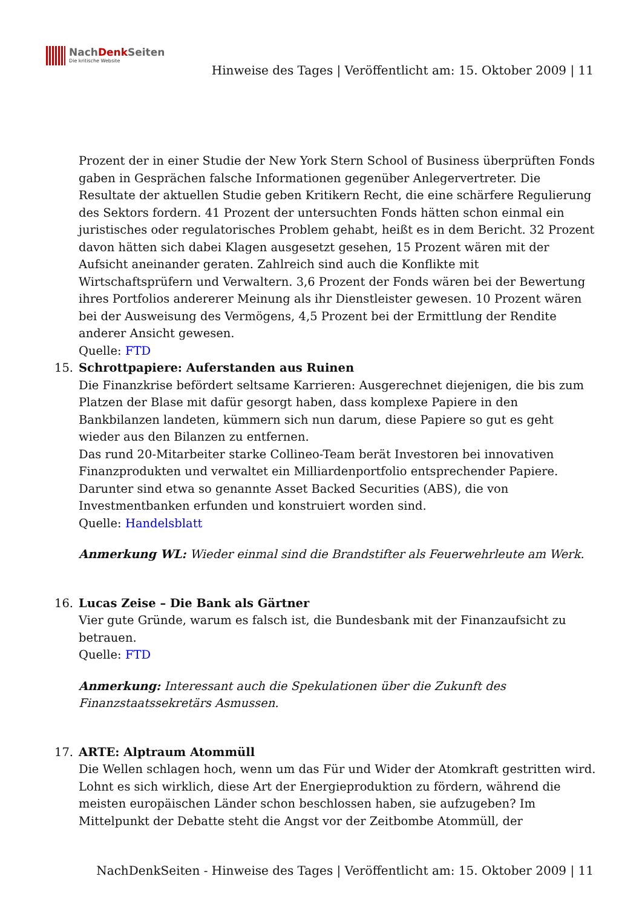NachDenk Seiten
Die kritische Website
Hinweise des Tages | Veröffentlicht am: 15. Oktober 2009 | 11
Prozent der in einer Studie der New York Stern School of Business überprüften Fonds gaben in Gesprächen falsche Informationen gegenüber Anlegervertreter. Die Resultate der aktuellen Studie geben Kritikern Recht, die eine schärfere Regulierung des Sektors fordern. 41 Prozent der untersuchten Fonds hätten schon einmal ein juristisches oder regulatorisches Problem gehabt, heißt es in dem Bericht. 32 Prozent davon hätten sich dabei Klagen ausgesetzt gesehen, 15 Prozent wären mit der Aufsicht aneinander geraten. Zahlreich sind auch die Konflikte mit Wirtschaftsprüfern und Verwaltern. 3,6 Prozent der Fonds wären bei der Bewertung ihres Portfolios andererer Meinung als ihr Dienstleister gewesen. 10 Prozent wären bei der Ausweisung des Vermögens, 4,5 Prozent bei der Ermittlung der Rendite anderer Ansicht gewesen.
Quelle: FTD
15. Schrottpapiere: Auferstanden aus Ruinen
Die Finanzkrise befördert seltsame Karrieren: Ausgerechnet diejenigen, die bis zum Platzen der Blase mit dafür gesorgt haben, dass komplexe Papiere in den Bankbilanzen landeten, kümmern sich nun darum, diese Papiere so gut es geht wieder aus den Bilanzen zu entfernen.
Das rund 20-Mitarbeiter starke Collineo-Team berät Investoren bei innovativen Finanzprodukten und verwaltet ein Milliardenportfolio entsprechender Papiere. Darunter sind etwa so genannte Asset Backed Securities (ABS), die von Investmentbanken erfunden und konstruiert worden sind.
Quelle: Handelsblatt
Anmerkung WL: Wieder einmal sind die Brandstifter als Feuerwehrleute am Werk.
16. Lucas Zeise – Die Bank als Gärtner
Vier gute Gründe, warum es falsch ist, die Bundesbank mit der Finanzaufsicht zu betrauen.
Quelle: FTD
Anmerkung: Interessant auch die Spekulationen über die Zukunft des Finanzstaatssekretärs Asmussen.
17. ARTE: Alptraum Atommüll
Die Wellen schlagen hoch, wenn um das Für und Wider der Atomkraft gestritten wird. Lohnt es sich wirklich, diese Art der Energieproduktion zu fördern, während die meisten europäischen Länder schon beschlossen haben, sie aufzugeben? Im Mittelpunkt der Debatte steht die Angst vor der Zeitbombe Atommüll, der
NachDenkSeiten - Hinweise des Tages | Veröffentlicht am: 15. Oktober 2009 | 11